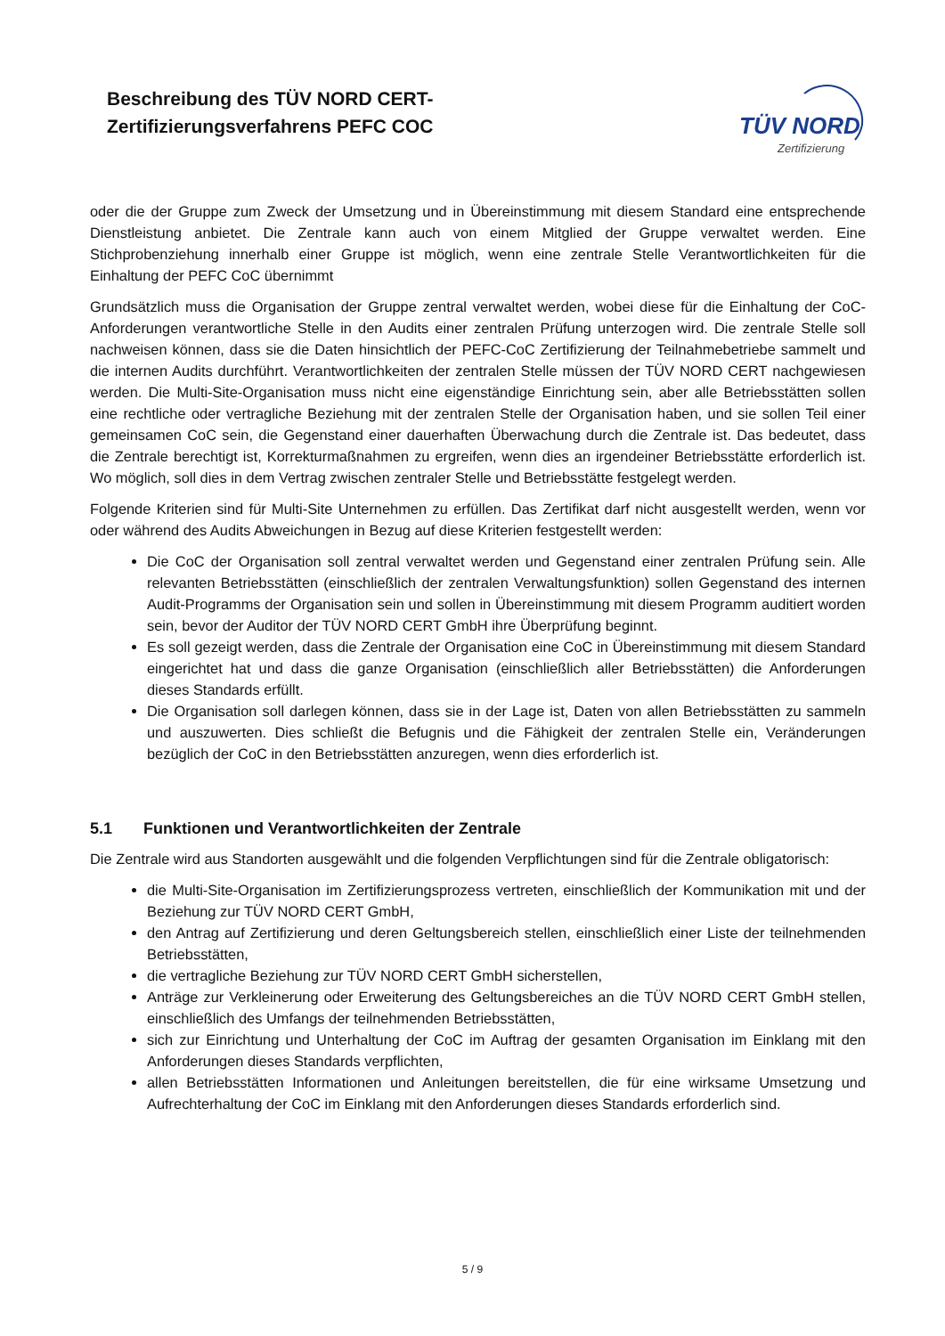Beschreibung des TÜV NORD CERT-
Zertifizierungsverfahrens PEFC COC
TÜV NORD
Zertifizierung
oder die der Gruppe zum Zweck der Umsetzung und in Übereinstimmung mit diesem Standard eine entsprechende Dienstleistung anbietet. Die Zentrale kann auch von einem Mitglied der Gruppe verwaltet werden. Eine Stichprobenziehung innerhalb einer Gruppe ist möglich, wenn eine zentrale Stelle Verantwortlichkeiten für die Einhaltung der PEFC CoC übernimmt
Grundsätzlich muss die Organisation der Gruppe zentral verwaltet werden, wobei diese für die Einhaltung der CoC-Anforderungen verantwortliche Stelle in den Audits einer zentralen Prüfung unterzogen wird. Die zentrale Stelle soll nachweisen können, dass sie die Daten hinsichtlich der PEFC-CoC Zertifizierung der Teilnahmebetriebe sammelt und die internen Audits durchführt. Verantwortlichkeiten der zentralen Stelle müssen der TÜV NORD CERT nachgewiesen werden. Die Multi-Site-Organisation muss nicht eine eigenständige Einrichtung sein, aber alle Betriebsstätten sollen eine rechtliche oder vertragliche Beziehung mit der zentralen Stelle der Organisation haben, und sie sollen Teil einer gemeinsamen CoC sein, die Gegenstand einer dauerhaften Überwachung durch die Zentrale ist. Das bedeutet, dass die Zentrale berechtigt ist, Korrekturmaßnahmen zu ergreifen, wenn dies an irgendeiner Betriebsstätte erforderlich ist. Wo möglich, soll dies in dem Vertrag zwischen zentraler Stelle und Betriebsstätte festgelegt werden.
Folgende Kriterien sind für Multi-Site Unternehmen zu erfüllen. Das Zertifikat darf nicht ausgestellt werden, wenn vor oder während des Audits Abweichungen in Bezug auf diese Kriterien festgestellt werden:
Die CoC der Organisation soll zentral verwaltet werden und Gegenstand einer zentralen Prüfung sein. Alle relevanten Betriebsstätten (einschließlich der zentralen Verwaltungsfunktion) sollen Gegenstand des internen Audit-Programms der Organisation sein und sollen in Übereinstimmung mit diesem Programm auditiert worden sein, bevor der Auditor der TÜV NORD CERT GmbH ihre Überprüfung beginnt.
Es soll gezeigt werden, dass die Zentrale der Organisation eine CoC in Übereinstimmung mit diesem Standard eingerichtet hat und dass die ganze Organisation (einschließlich aller Betriebsstätten) die Anforderungen dieses Standards erfüllt.
Die Organisation soll darlegen können, dass sie in der Lage ist, Daten von allen Betriebsstätten zu sammeln und auszuwerten. Dies schließt die Befugnis und die Fähigkeit der zentralen Stelle ein, Veränderungen bezüglich der CoC in den Betriebsstätten anzuregen, wenn dies erforderlich ist.
5.1 Funktionen und Verantwortlichkeiten der Zentrale
Die Zentrale wird aus Standorten ausgewählt und die folgenden Verpflichtungen sind für die Zentrale obligatorisch:
die Multi-Site-Organisation im Zertifizierungsprozess vertreten, einschließlich der Kommunikation mit und der Beziehung zur TÜV NORD CERT GmbH,
den Antrag auf Zertifizierung und deren Geltungsbereich stellen, einschließlich einer Liste der teilnehmenden Betriebsstätten,
die vertragliche Beziehung zur TÜV NORD CERT GmbH sicherstellen,
Anträge zur Verkleinerung oder Erweiterung des Geltungsbereiches an die TÜV NORD CERT GmbH stellen, einschließlich des Umfangs der teilnehmenden Betriebsstätten,
sich zur Einrichtung und Unterhaltung der CoC im Auftrag der gesamten Organisation im Einklang mit den Anforderungen dieses Standards verpflichten,
allen Betriebsstätten Informationen und Anleitungen bereitstellen, die für eine wirksame Umsetzung und Aufrechterhaltung der CoC im Einklang mit den Anforderungen dieses Standards erforderlich sind.
5 / 9